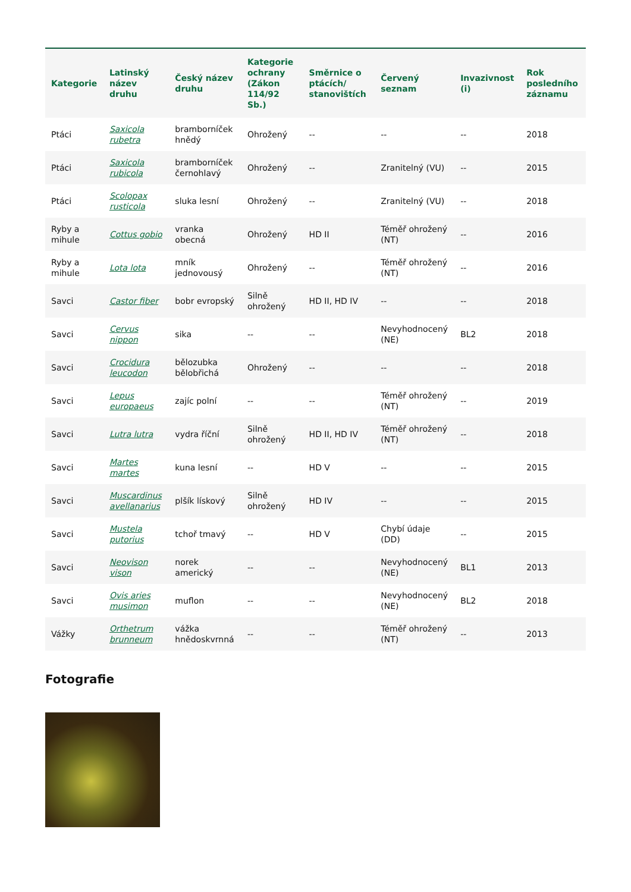| Kategorie | Latinský název druhu | Český název druhu | Kategorie ochrany (Zákon 114/92 Sb.) | Směrnice o ptácích/ stanovištích | Červený seznam | Invazivnost (i) | Rok posledního záznamu |
| --- | --- | --- | --- | --- | --- | --- | --- |
| Ptáci | Saxicola rubetra | bramborníček hnědý | Ohrožený | -- | -- | -- | 2018 |
| Ptáci | Saxicola rubicola | bramborníček černohlavý | Ohrožený | -- | Zranitelný (VU) | -- | 2015 |
| Ptáci | Scolopax rusticola | sluka lesní | Ohrožený | -- | Zranitelný (VU) | -- | 2018 |
| Ryby a mihule | Cottus gobio | vranka obecná | Ohrožený | HD II | Téměř ohrožený (NT) | -- | 2016 |
| Ryby a mihule | Lota lota | mník jednovousý | Ohrožený | -- | Téměř ohrožený (NT) | -- | 2016 |
| Savci | Castor fiber | bobr evropský | Silně ohrožený | HD II, HD IV | -- | -- | 2018 |
| Savci | Cervus nippon | sika | -- | -- | Nevyhodnocený (NE) | BL2 | 2018 |
| Savci | Crocidura leucodon | bělozubka bělobřichá | Ohrožený | -- | -- | -- | 2018 |
| Savci | Lepus europaeus | zajíc polní | -- | -- | Téměř ohrožený (NT) | -- | 2019 |
| Savci | Lutra lutra | vydra říční | Silně ohrožený | HD II, HD IV | Téměř ohrožený (NT) | -- | 2018 |
| Savci | Martes martes | kuna lesní | -- | HD V | -- | -- | 2015 |
| Savci | Muscardinus avellanarius | plšík lískový | Silně ohrožený | HD IV | -- | -- | 2015 |
| Savci | Mustela putorius | tchoř tmavý | -- | HD V | Chybí údaje (DD) | -- | 2015 |
| Savci | Neovison vison | norek americký | -- | -- | Nevyhodnocený (NE) | BL1 | 2013 |
| Savci | Ovis aries musimon | muflon | -- | -- | Nevyhodnocený (NE) | BL2 | 2018 |
| Vážky | Orthetrum brunneum | vážka hnědoskvrnná | -- | -- | Téměř ohrožený (NT) | -- | 2013 |
Fotografie